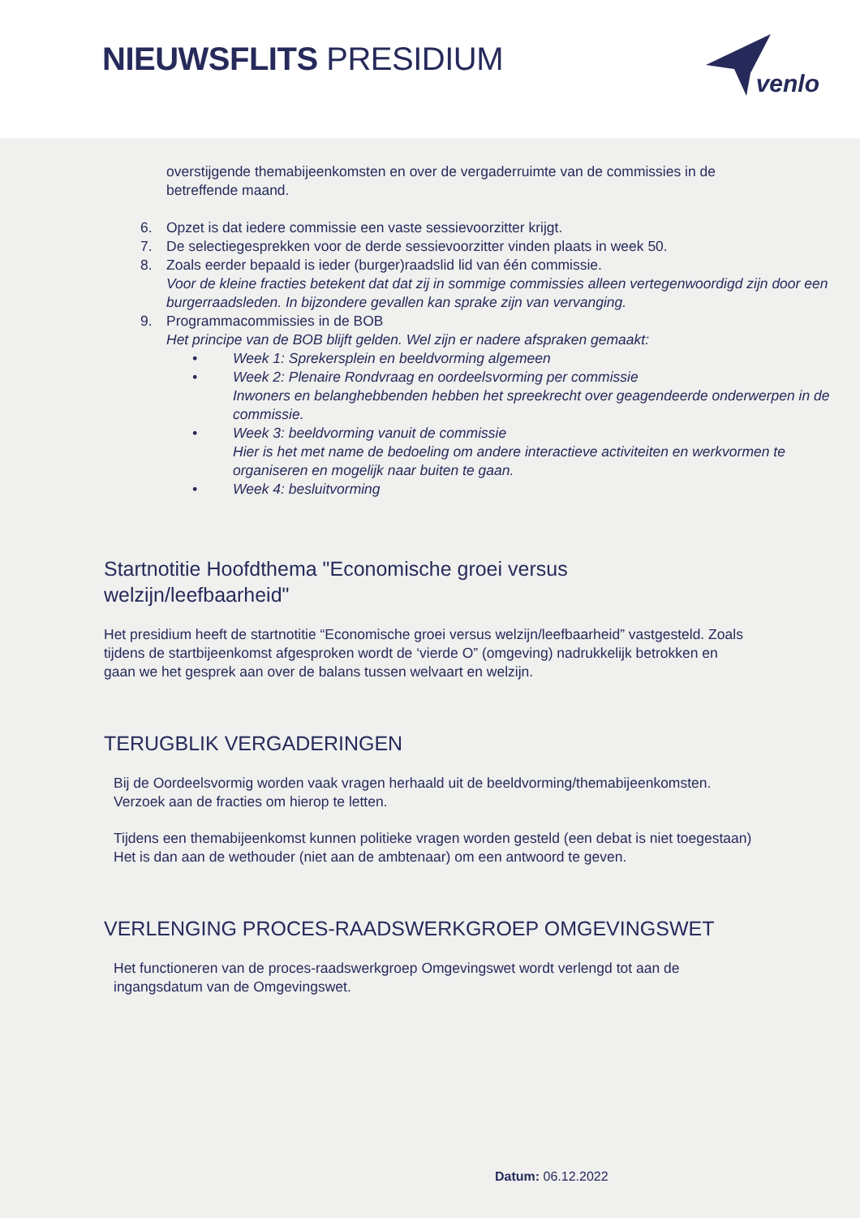NIEUWSFLITS PRESIDIUM
venlo
overstijgende themabijeenkomsten en over de vergaderruimte van de commissies in de betreffende maand.
6. Opzet is dat iedere commissie een vaste sessievoorzitter krijgt.
7. De selectiegesprekken voor de derde sessievoorzitter vinden plaats in week 50.
8. Zoals eerder bepaald is ieder (burger)raadslid lid van één commissie.
Voor de kleine fracties betekent dat dat zij in sommige commissies alleen vertegenwoordigd zijn door een burgerraadsleden. In bijzondere gevallen kan sprake zijn van vervanging.
9. Programmacommissies in de BOB
Het principe van de BOB blijft gelden. Wel zijn er nadere afspraken gemaakt:
• Week 1: Sprekersplein en beeldvorming algemeen
• Week 2: Plenaire Rondvraag en oordeelsvorming per commissie
Inwoners en belanghebbenden hebben het spreekrecht over geagendeerde onderwerpen in de commissie.
• Week 3: beeldvorming vanuit de commissie
Hier is het met name de bedoeling om andere interactieve activiteiten en werkvormen te organiseren en mogelijk naar buiten te gaan.
• Week 4: besluitvorming
Startnotitie Hoofdthema "Economische groei versus welzijn/leefbaarheid"
Het presidium heeft de startnotitie “Economische groei versus welzijn/leefbaarheid” vastgesteld. Zoals tijdens de startbijeenkomst afgesproken wordt de ‘vierde O” (omgeving) nadrukkelijk betrokken en gaan we het gesprek aan over de balans tussen welvaart en welzijn.
TERUGBLIK VERGADERINGEN
Bij de Oordeelsvormig worden vaak vragen herhaald uit de beeldvorming/themabijeenkomsten. Verzoek aan de fracties om hierop te letten.
Tijdens een themabijeenkomst kunnen politieke vragen worden gesteld (een debat is niet toegestaan) Het is dan aan de wethouder (niet aan de ambtenaar) om een antwoord te geven.
VERLENGING PROCES-RAADSWERKGROEP OMGEVINGSWET
Het functioneren van de proces-raadswerkgroep Omgevingswet wordt verlengd tot aan de ingangsdatum van de Omgevingswet.
Datum: 06.12.2022